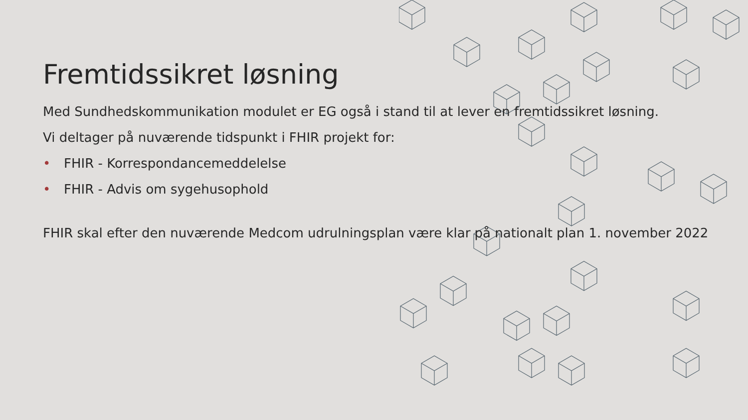Fremtidssikret løsning
Med Sundhedskommunikation modulet er EG også i stand til at lever en fremtidssikret løsning.
Vi deltager på nuværende tidspunkt i FHIR projekt for:
• FHIR - Korrespondancemeddelelse
• FHIR - Advis om sygehusophold
FHIR skal efter den nuværende Medcom udrulningsplan være klar på nationalt plan 1. november 2022